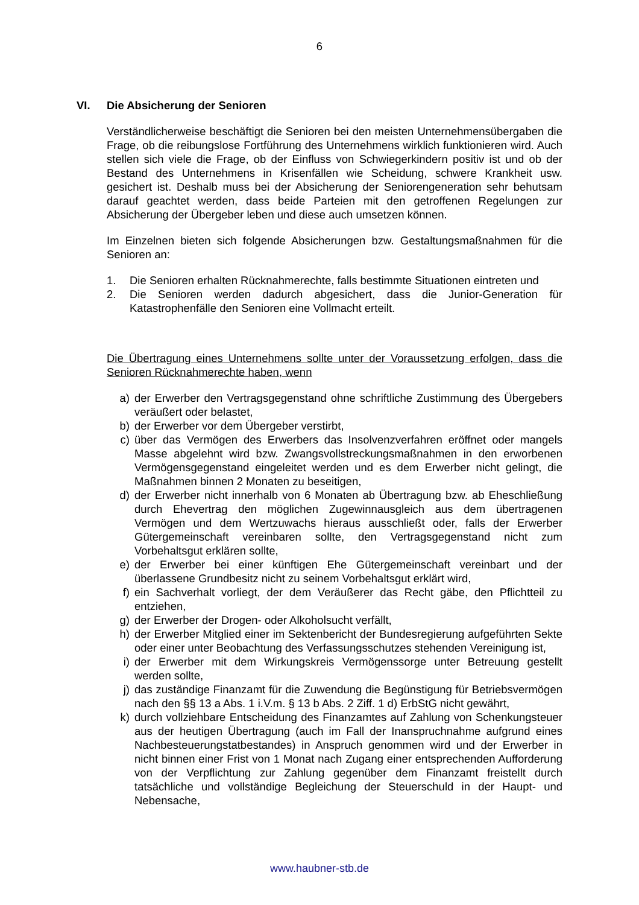6
VI. Die Absicherung der Senioren
Verständlicherweise beschäftigt die Senioren bei den meisten Unternehmensübergaben die Frage, ob die reibungslose Fortführung des Unternehmens wirklich funktionieren wird. Auch stellen sich viele die Frage, ob der Einfluss von Schwiegerkindern positiv ist und ob der Bestand des Unternehmens in Krisenfällen wie Scheidung, schwere Krankheit usw. gesichert ist. Deshalb muss bei der Absicherung der Seniorengeneration sehr behutsam darauf geachtet werden, dass beide Parteien mit den getroffenen Regelungen zur Absicherung der Übergeber leben und diese auch umsetzen können.
Im Einzelnen bieten sich folgende Absicherungen bzw. Gestaltungsmaßnahmen für die Senioren an:
1. Die Senioren erhalten Rücknahmerechte, falls bestimmte Situationen eintreten und
2. Die Senioren werden dadurch abgesichert, dass die Junior-Generation für Katastrophenfälle den Senioren eine Vollmacht erteilt.
Die Übertragung eines Unternehmens sollte unter der Voraussetzung erfolgen, dass die Senioren Rücknahmerechte haben, wenn
a) der Erwerber den Vertragsgegenstand ohne schriftliche Zustimmung des Übergebers veräußert oder belastet,
b) der Erwerber vor dem Übergeber verstirbt,
c) über das Vermögen des Erwerbers das Insolvenzverfahren eröffnet oder mangels Masse abgelehnt wird bzw. Zwangsvollstreckungsmaßnahmen in den erworbenen Vermögensgegenstand eingeleitet werden und es dem Erwerber nicht gelingt, die Maßnahmen binnen 2 Monaten zu beseitigen,
d) der Erwerber nicht innerhalb von 6 Monaten ab Übertragung bzw. ab Eheschließung durch Ehevertrag den möglichen Zugewinnausgleich aus dem übertragenen Vermögen und dem Wertzuwachs hieraus ausschließt oder, falls der Erwerber Gütergemeinschaft vereinbaren sollte, den Vertragsgegenstand nicht zum Vorbehaltsgut erklären sollte,
e) der Erwerber bei einer künftigen Ehe Gütergemeinschaft vereinbart und der überlassene Grundbesitz nicht zu seinem Vorbehaltsgut erklärt wird,
f) ein Sachverhalt vorliegt, der dem Veräußerer das Recht gäbe, den Pflichtteil zu entziehen,
g) der Erwerber der Drogen- oder Alkoholsucht verfällt,
h) der Erwerber Mitglied einer im Sektenbericht der Bundesregierung aufgeführten Sekte oder einer unter Beobachtung des Verfassungsschutzes stehenden Vereinigung ist,
i) der Erwerber mit dem Wirkungskreis Vermögenssorge unter Betreuung gestellt werden sollte,
j) das zuständige Finanzamt für die Zuwendung die Begünstigung für Betriebsvermögen nach den §§ 13 a Abs. 1 i.V.m. § 13 b Abs. 2 Ziff. 1 d) ErbStG nicht gewährt,
k) durch vollziehbare Entscheidung des Finanzamtes auf Zahlung von Schenkungsteuer aus der heutigen Übertragung (auch im Fall der Inanspruchnahme aufgrund eines Nachbesteuerungstatbestandes) in Anspruch genommen wird und der Erwerber in nicht binnen einer Frist von 1 Monat nach Zugang einer entsprechenden Aufforderung von der Verpflichtung zur Zahlung gegenüber dem Finanzamt freistellt durch tatsächliche und vollständige Begleichung der Steuerschuld in der Haupt- und Nebensache,
www.haubner-stb.de